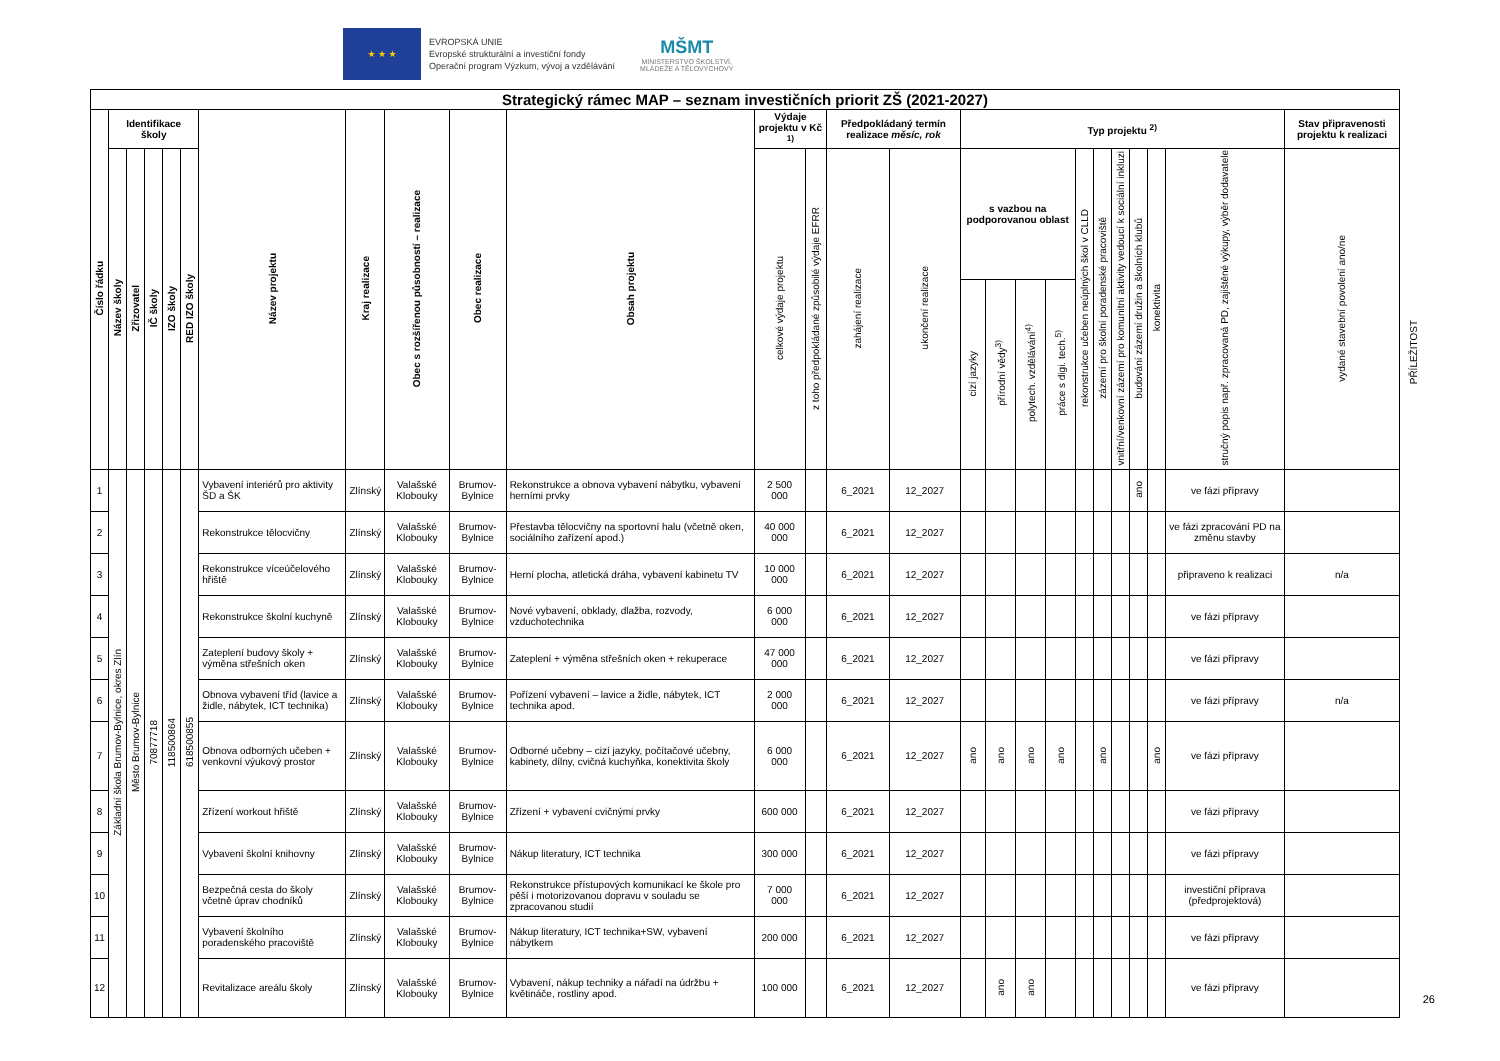★ ★ ★
EVROPSKÁ UNIE
Evropské strukturální a investiční fondy
Operační program Výzkum, vývoj a vzdělávání
MŠMT
MINISTERSTVO ŠKOLSTVÍ,
MLÁDEŽE A TĚLOVÝCHOVY
| Strategický rámec MAP – seznam investičních priorit ZŠ (2021-2027) | | | | | | | | | | | | | | | | | | | | | | | | | |
| --- | --- | --- | --- | --- | --- | --- | --- | --- | --- | --- | --- | --- | --- | --- | --- | --- | --- | --- | --- | --- | --- | --- | --- | --- | --- |
| Číslo řádku | Identifikace školy | | | | | Název projektu | Kraj realizace | Obec s rozšířenou působností – realizace | Obec realizace | Obsah projektu | Výdaje projektu v Kč <sup>1)</sup> | | Předpokládaný termín realizace měsíc, rok | | Typ projektu <sup>2)</sup> | | | | | | | | | | Stav připravenosti projektu k realizaci |
| | Název školy | Zřizovatel | IČ školy | IZO školy | RED IZO školy | | | | | | celkové výdaje projektu | z toho předpokládané způsobilé výdaje EFRR | zahájení realizace | ukončení realizace | s vazbou na podporovanou oblast | | | | rekonstrukce učeben neúplných škol v CLLD | zázemí pro školní poradenské pracoviště | vnitřní/venkovní zázemí pro komunitní aktivity vedoucí k sociální inkluzi | budování zázemí družin a školních klubů | konektivita | stručný popis např. zpracovaná PD, zajištěné výkupy, výběr dodavatele | vydané stavební povolení ano/ne |
| | | | | | | | | | | | | | | | cizí jazyky | přírodní vědy<sup>3)</sup> | polytech. vzdělávání<sup>4)</sup> | práce s digi. tech.<sup>5)</sup> | | | | | | | |
| 1 | Základní škola Brumov-Bylnice, okres Zlín | Město Brumov-Bylnice | 70877718 | 118500864 | 618500855 | Vybavení interiérů pro aktivity ŠD a ŠK | Zlínský | Valašské Klobouky | Brumov-Bylnice | Rekonstrukce a obnova vybavení nábytku, vybavení herními prvky | 2 500 000 | | 6_2021 | 12_2027 | | | | | | | | ano | | ve fázi přípravy | |
| 2 | | | | | | Rekonstrukce tělocvičny | Zlínský | Valašské Klobouky | Brumov-Bylnice | Přestavba tělocvičny na sportovní halu (včetně oken, sociálního zařízení apod.) | 40 000 000 | | 6_2021 | 12_2027 | | | | | | | | | | ve fázi zpracování PD na změnu stavby | |
| 3 | | | | | | Rekonstrukce víceúčelového hřiště | Zlínský | Valašské Klobouky | Brumov-Bylnice | Herní plocha, atletická dráha, vybavení kabinetu TV | 10 000 000 | | 6_2021 | 12_2027 | | | | | | | | | | připraveno k realizaci | n/a |
| 4 | | | | | | Rekonstrukce školní kuchyně | Zlínský | Valašské Klobouky | Brumov-Bylnice | Nové vybavení, obklady, dlažba, rozvody, vzduchotechnika | 6 000 000 | | 6_2021 | 12_2027 | | | | | | | | | | ve fázi přípravy | |
| 5 | | | | | | Zateplení budovy školy + výměna střešních oken | Zlínský | Valašské Klobouky | Brumov-Bylnice | Zateplení + výměna střešních oken + rekuperace | 47 000 000 | | 6_2021 | 12_2027 | | | | | | | | | | ve fázi přípravy | |
| 6 | | | | | | Obnova vybavení tříd (lavice a židle, nábytek, ICT technika) | Zlínský | Valašské Klobouky | Brumov-Bylnice | Pořízení vybavení – lavice a židle, nábytek, ICT technika apod. | 2 000 000 | | 6_2021 | 12_2027 | | | | | | | | | | ve fázi přípravy | n/a |
| 7 | | | | | | Obnova odborných učeben + venkovní výukový prostor | Zlínský | Valašské Klobouky | Brumov-Bylnice | Odborné učebny – cizí jazyky, počítačové učebny, kabinety, dílny, cvičná kuchyňka, konektivita školy | 6 000 000 | | 6_2021 | 12_2027 | ano | ano | ano | ano | | ano | | | ano | ve fázi přípravy | |
| 8 | | | | | | Zřízení workout hřiště | Zlínský | Valašské Klobouky | Brumov-Bylnice | Zřízení + vybavení cvičnými prvky | 600 000 | | 6_2021 | 12_2027 | | | | | | | | | | ve fázi přípravy | |
| 9 | | | | | | Vybavení školní knihovny | Zlínský | Valašské Klobouky | Brumov-Bylnice | Nákup literatury, ICT technika | 300 000 | | 6_2021 | 12_2027 | | | | | | | | | | ve fázi přípravy | |
| 10 | | | | | | Bezpečná cesta do školy včetně úprav chodníků | Zlínský | Valašské Klobouky | Brumov-Bylnice | Rekonstrukce přístupových komunikací ke škole pro pěší i motorizovanou dopravu v souladu se zpracovanou studií | 7 000 000 | | 6_2021 | 12_2027 | | | | | | | | | | investiční příprava (předprojektová) | |
| 11 | | | | | | Vybavení školního poradenského pracoviště | Zlínský | Valašské Klobouky | Brumov-Bylnice | Nákup literatury, ICT technika+SW, vybavení nábytkem | 200 000 | | 6_2021 | 12_2027 | | | | | | | | | | ve fázi přípravy | |
| 12 | | | | | | Revitalizace areálu školy | Zlínský | Valašské Klobouky | Brumov-Bylnice | Vybavení, nákup techniky a nářadí na údržbu + květináče, rostliny apod. | 100 000 | | 6_2021 | 12_2027 | | ano | ano | | | | | | | ve fázi přípravy | |
PŘÍLEŽITOST
26